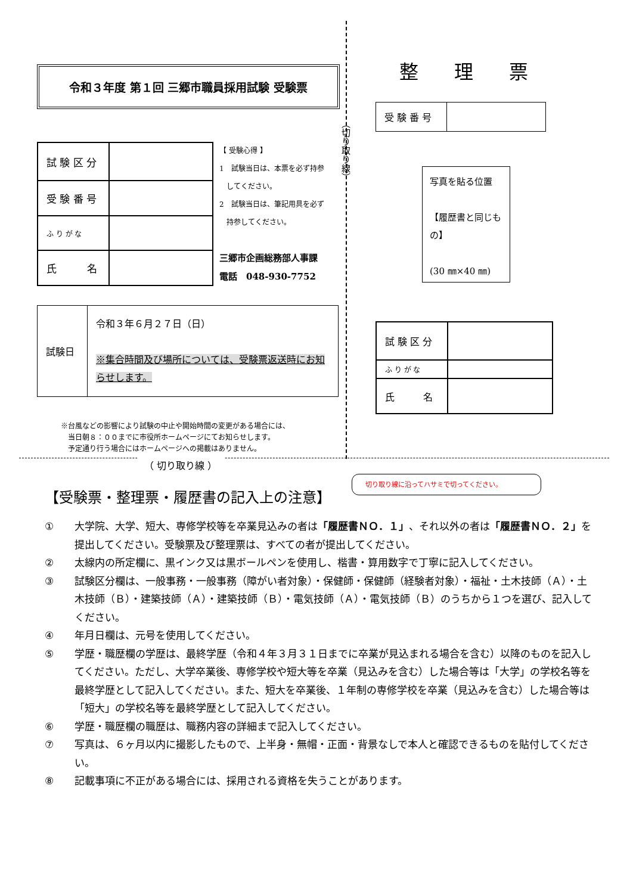令和３年度 第１回 三郷市職員採用試験 受験票
| 試 験 区 分 | |
| 受 験 番 号 | |
| ふ り が な | |
| 氏 名 | |
【 受験心得 】
1　試験当日は、本票を必ず持参
　してください。
2　試験当日は、筆記用具を必ず
　持参してください。
三郷市企画総務部人事課
電話　048-930-7752
| 試験日 | 令和３年６月２７日（日） ※集合時間及び場所については、受験票返送時にお知らせします。 |
※台風などの影響により試験の中止や開始時間の変更がある場合には、
　当日朝８：００までに市役所ホームページにてお知らせします。
　予定通り行う場合にはホームページへの掲載はありません。
（切り取り線）
整理票
| 受 験 番 号 | |
写真を貼る位置
【履歴書と同じもの】
(30 ㎜×40 ㎜)
| 試 験 区 分 | |
| ふ り が な | |
| 氏 名 | |
（ 切り取り線 ）
切り取り線に沿ってハサミで切ってください。
【受験票・整理票・履歴書の記入上の注意】
① 大学院、大学、短大、専修学校等を卒業見込みの者は「履歴書ＮＯ．１」、それ以外の者は「履歴書ＮＯ．２」を提出してください。受験票及び整理票は、すべての者が提出してください。
② 太線内の所定欄に、黒インク又は黒ボールペンを使用し、楷書・算用数字で丁寧に記入してください。
③ 試験区分欄は、一般事務・一般事務（障がい者対象）・保健師・保健師（経験者対象）・福祉・土木技師（Ａ）・土木技師（Ｂ）・建築技師（Ａ）・建築技師（Ｂ）・電気技師（Ａ）・電気技師（Ｂ）のうちから１つを選び、記入してください。
④ 年月日欄は、元号を使用してください。
⑤ 学歴・職歴欄の学歴は、最終学歴（令和４年３月３１日までに卒業が見込まれる場合を含む）以降のものを記入してください。ただし、大学卒業後、専修学校や短大等を卒業（見込みを含む）した場合等は「大学」の学校名等を最終学歴として記入してください。また、短大を卒業後、１年制の専修学校を卒業（見込みを含む）した場合等は「短大」の学校名等を最終学歴として記入してください。
⑥ 学歴・職歴欄の職歴は、職務内容の詳細まで記入してください。
⑦ 写真は、６ヶ月以内に撮影したもので、上半身・無帽・正面・背景なしで本人と確認できるものを貼付してください。
⑧ 記載事項に不正がある場合には、採用される資格を失うことがあります。